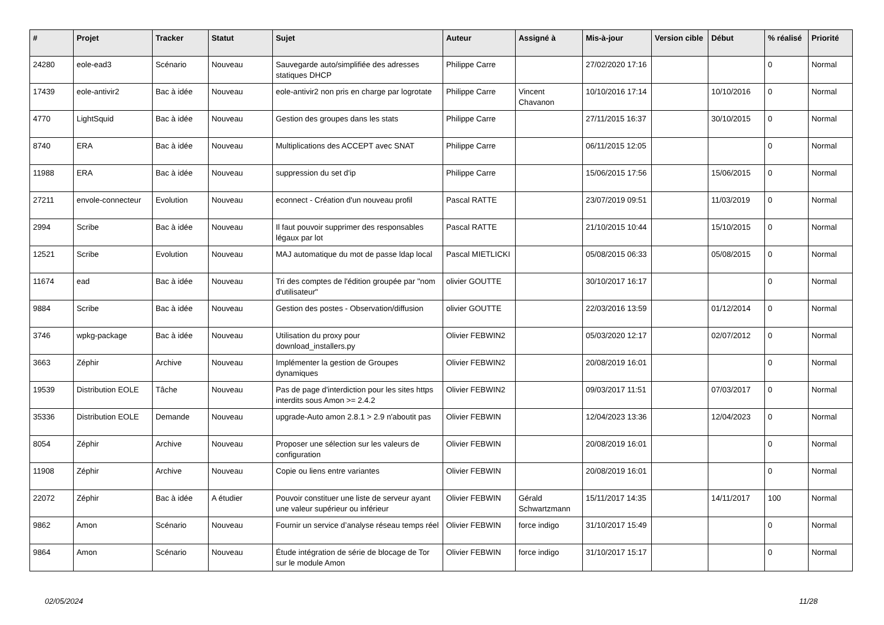| # | Projet | Tracker | Statut | Sujet | Auteur | Assigné à | Mis-à-jour | Version cible | Début | % réalisé | Priorité |
| --- | --- | --- | --- | --- | --- | --- | --- | --- | --- | --- | --- |
| 24280 | eole-ead3 | Scénario | Nouveau | Sauvegarde auto/simplifiée des adresses statiques DHCP | Philippe Carre | | 27/02/2020 17:16 | | | 0 | Normal |
| 17439 | eole-antivir2 | Bac à idée | Nouveau | eole-antivir2 non pris en charge par logrotate | Philippe Carre | Vincent Chavanon | 10/10/2016 17:14 | | 10/10/2016 | 0 | Normal |
| 4770 | LightSquid | Bac à idée | Nouveau | Gestion des groupes dans les stats | Philippe Carre | | 27/11/2015 16:37 | | 30/10/2015 | 0 | Normal |
| 8740 | ERA | Bac à idée | Nouveau | Multiplications des ACCEPT avec SNAT | Philippe Carre | | 06/11/2015 12:05 | | | 0 | Normal |
| 11988 | ERA | Bac à idée | Nouveau | suppression du set d'ip | Philippe Carre | | 15/06/2015 17:56 | | 15/06/2015 | 0 | Normal |
| 27211 | envole-connecteur | Evolution | Nouveau | econnect - Création d'un nouveau profil | Pascal RATTE | | 23/07/2019 09:51 | | 11/03/2019 | 0 | Normal |
| 2994 | Scribe | Bac à idée | Nouveau | Il faut pouvoir supprimer des responsables légaux par lot | Pascal RATTE | | 21/10/2015 10:44 | | 15/10/2015 | 0 | Normal |
| 12521 | Scribe | Evolution | Nouveau | MAJ automatique du mot de passe ldap local | Pascal MIETLICKI | | 05/08/2015 06:33 | | 05/08/2015 | 0 | Normal |
| 11674 | ead | Bac à idée | Nouveau | Tri des comptes de l'édition groupée par "nom d'utilisateur" | olivier GOUTTE | | 30/10/2017 16:17 | | | 0 | Normal |
| 9884 | Scribe | Bac à idée | Nouveau | Gestion des postes - Observation/diffusion | olivier GOUTTE | | 22/03/2016 13:59 | | 01/12/2014 | 0 | Normal |
| 3746 | wpkg-package | Bac à idée | Nouveau | Utilisation du proxy pour download_installers.py | Olivier FEBWIN2 | | 05/03/2020 12:17 | | 02/07/2012 | 0 | Normal |
| 3663 | Zéphir | Archive | Nouveau | Implémenter la gestion de Groupes dynamiques | Olivier FEBWIN2 | | 20/08/2019 16:01 | | | 0 | Normal |
| 19539 | Distribution EOLE | Tâche | Nouveau | Pas de page d'interdiction pour les sites https interdits sous Amon >= 2.4.2 | Olivier FEBWIN2 | | 09/03/2017 11:51 | | 07/03/2017 | 0 | Normal |
| 35336 | Distribution EOLE | Demande | Nouveau | upgrade-Auto amon 2.8.1 > 2.9 n'aboutit pas | Olivier FEBWIN | | 12/04/2023 13:36 | | 12/04/2023 | 0 | Normal |
| 8054 | Zéphir | Archive | Nouveau | Proposer une sélection sur les valeurs de configuration | Olivier FEBWIN | | 20/08/2019 16:01 | | | 0 | Normal |
| 11908 | Zéphir | Archive | Nouveau | Copie ou liens entre variantes | Olivier FEBWIN | | 20/08/2019 16:01 | | | 0 | Normal |
| 22072 | Zéphir | Bac à idée | A étudier | Pouvoir constituer une liste de serveur ayant une valeur supérieur ou inférieur | Olivier FEBWIN | Gérald Schwartzmann | 15/11/2017 14:35 | | 14/11/2017 | 100 | Normal |
| 9862 | Amon | Scénario | Nouveau | Fournir un service d’analyse réseau temps réel | Olivier FEBWIN | force indigo | 31/10/2017 15:49 | | | 0 | Normal |
| 9864 | Amon | Scénario | Nouveau | Étude intégration de série de blocage de Tor sur le module Amon | Olivier FEBWIN | force indigo | 31/10/2017 15:17 | | | 0 | Normal |
02/05/2024 11/28